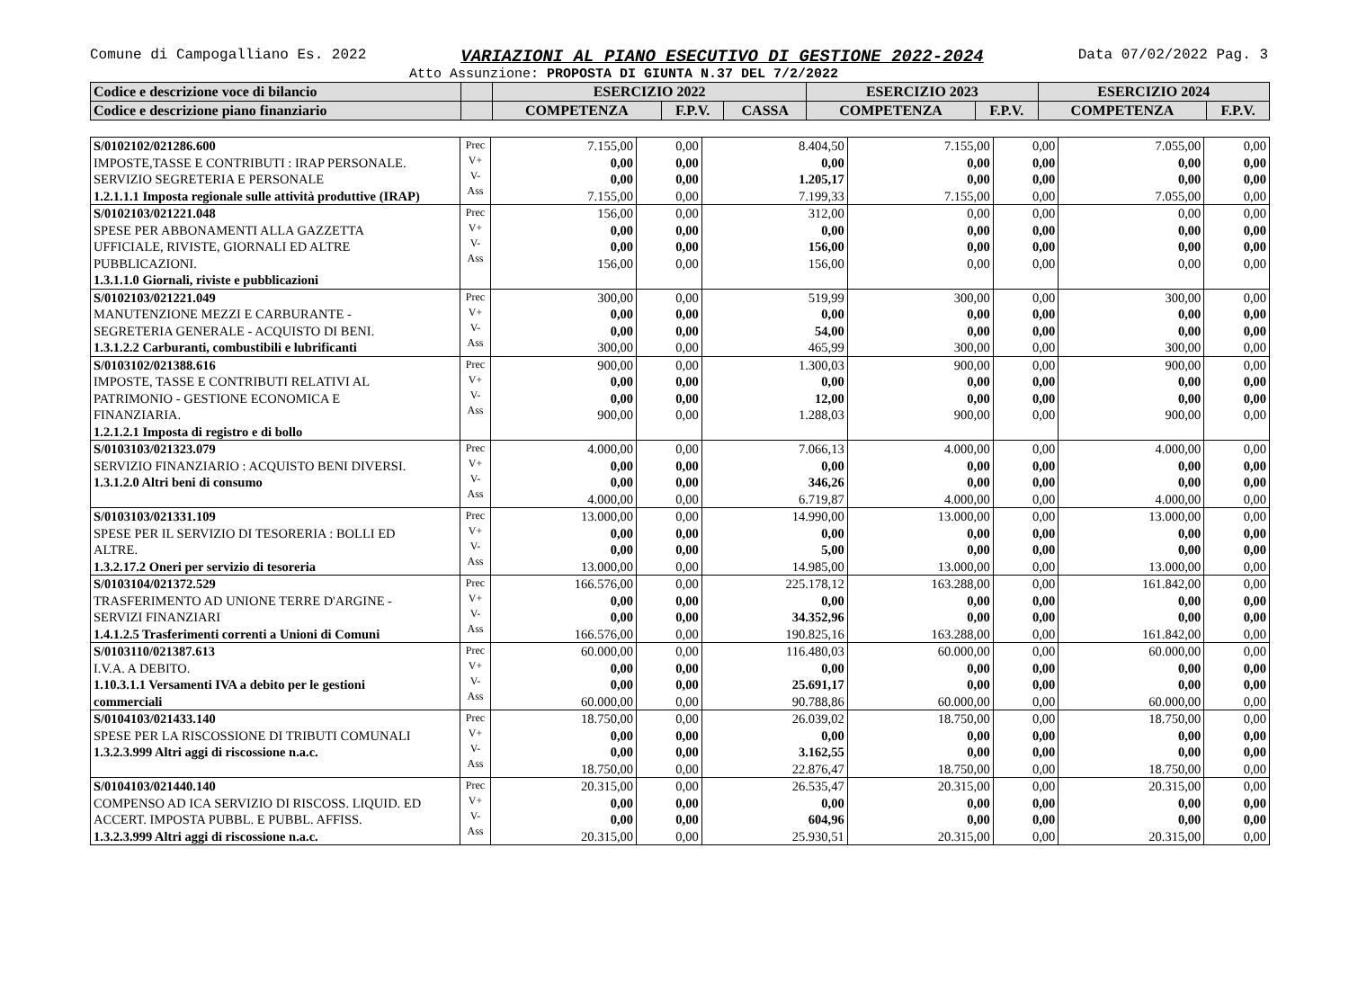Comune di Campogalliano Es. 2022 VARIAZIONI AL PIANO ESECUTIVO DI GESTIONE 2022-2024 Data 07/02/2022 Pag. 3
Atto Assunzione: PROPOSTA DI GIUNTA N.37 DEL 7/2/2022
| Codice e descrizione voce di bilancio | | ESERCIZIO 2022 | | | ESERCIZIO 2023 | | ESERCIZIO 2024 | |
| Codice e descrizione piano finanziario | | COMPETENZA | F.P.V. | CASSA | COMPETENZA | F.P.V. | COMPETENZA | F.P.V. |
| S/0102102/021286.600 IMPOSTE,TASSE E CONTRIBUTI : IRAP PERSONALE. SERVIZIO SEGRETERIA E PERSONALE 1.2.1.1.1 Imposta regionale sulle attività produttive (IRAP) | Prec V+ V- Ass | 7.155,00 0,00 0,00 7.155,00 | 0,00 0,00 0,00 0,00 | 8.404,50 0,00 1.205,17 7.199,33 | 7.155,00 0,00 0,00 7.155,00 | 0,00 0,00 0,00 0,00 | 7.055,00 0,00 0,00 7.055,00 | 0,00 0,00 0,00 0,00 |
| S/0102103/021221.048 SPESE PER ABBONAMENTI ALLA GAZZETTA UFFICIALE, RIVISTE, GIORNALI ED ALTRE PUBBLICAZIONI. 1.3.1.1.0 Giornali, riviste e pubblicazioni | Prec V+ V- Ass | 156,00 0,00 0,00 156,00 | 0,00 0,00 0,00 0,00 | 312,00 0,00 156,00 156,00 | 0,00 0,00 0,00 0,00 | 0,00 0,00 0,00 0,00 | 0,00 0,00 0,00 0,00 | 0,00 0,00 0,00 0,00 |
| S/0102103/021221.049 MANUTENZIONE MEZZI E CARBURANTE - SEGRETERIA GENERALE - ACQUISTO DI BENI. 1.3.1.2.2 Carburanti, combustibili e lubrificanti | Prec V+ V- Ass | 300,00 0,00 0,00 300,00 | 0,00 0,00 0,00 0,00 | 519,99 0,00 54,00 465,99 | 300,00 0,00 0,00 300,00 | 0,00 0,00 0,00 0,00 | 300,00 0,00 0,00 300,00 | 0,00 0,00 0,00 0,00 |
| S/0103102/021388.616 IMPOSTE, TASSE E CONTRIBUTI RELATIVI AL PATRIMONIO - GESTIONE ECONOMICA E FINANZIARIA. 1.2.1.2.1 Imposta di registro e di bollo | Prec V+ V- Ass | 900,00 0,00 0,00 900,00 | 0,00 0,00 0,00 0,00 | 1.300,03 0,00 12,00 1.288,03 | 900,00 0,00 0,00 900,00 | 0,00 0,00 0,00 0,00 | 900,00 0,00 0,00 900,00 | 0,00 0,00 0,00 0,00 |
| S/0103103/021323.079 SERVIZIO FINANZIARIO : ACQUISTO BENI DIVERSI. 1.3.1.2.0 Altri beni di consumo | Prec V+ V- Ass | 4.000,00 0,00 0,00 4.000,00 | 0,00 0,00 0,00 0,00 | 7.066,13 0,00 346,26 6.719,87 | 4.000,00 0,00 0,00 4.000,00 | 0,00 0,00 0,00 0,00 | 4.000,00 0,00 0,00 4.000,00 | 0,00 0,00 0,00 0,00 |
| S/0103103/021331.109 SPESE PER IL SERVIZIO DI TESORERIA : BOLLI ED ALTRE. 1.3.2.17.2 Oneri per servizio di tesoreria | Prec V+ V- Ass | 13.000,00 0,00 0,00 13.000,00 | 0,00 0,00 0,00 0,00 | 14.990,00 0,00 5,00 14.985,00 | 13.000,00 0,00 0,00 13.000,00 | 0,00 0,00 0,00 0,00 | 13.000,00 0,00 0,00 13.000,00 | 0,00 0,00 0,00 0,00 |
| S/0103104/021372.529 TRASFERIMENTO AD UNIONE TERRE D'ARGINE - SERVIZI FINANZIARI 1.4.1.2.5 Trasferimenti correnti a Unioni di Comuni | Prec V+ V- Ass | 166.576,00 0,00 0,00 166.576,00 | 0,00 0,00 0,00 0,00 | 225.178,12 0,00 34.352,96 190.825,16 | 163.288,00 0,00 0,00 163.288,00 | 0,00 0,00 0,00 0,00 | 161.842,00 0,00 0,00 161.842,00 | 0,00 0,00 0,00 0,00 |
| S/0103110/021387.613 I.V.A. A DEBITO. 1.10.3.1.1 Versamenti IVA a debito per le gestioni commerciali | Prec V+ V- Ass | 60.000,00 0,00 0,00 60.000,00 | 0,00 0,00 0,00 0,00 | 116.480,03 0,00 25.691,17 90.788,86 | 60.000,00 0,00 0,00 60.000,00 | 0,00 0,00 0,00 0,00 | 60.000,00 0,00 0,00 60.000,00 | 0,00 0,00 0,00 0,00 |
| S/0104103/021433.140 SPESE PER LA RISCOSSIONE DI TRIBUTI COMUNALI 1.3.2.3.999 Altri aggi di riscossione n.a.c. | Prec V+ V- Ass | 18.750,00 0,00 0,00 18.750,00 | 0,00 0,00 0,00 0,00 | 26.039,02 0,00 3.162,55 22.876,47 | 18.750,00 0,00 0,00 18.750,00 | 0,00 0,00 0,00 0,00 | 18.750,00 0,00 0,00 18.750,00 | 0,00 0,00 0,00 0,00 |
| S/0104103/021440.140 COMPENSO AD ICA SERVIZIO DI RISCOSS. LIQUID. ED ACCERT. IMPOSTA PUBBL. E PUBBL. AFFISS. 1.3.2.3.999 Altri aggi di riscossione n.a.c. | Prec V+ V- Ass | 20.315,00 0,00 0,00 20.315,00 | 0,00 0,00 0,00 0,00 | 26.535,47 0,00 604,96 25.930,51 | 20.315,00 0,00 0,00 20.315,00 | 0,00 0,00 0,00 0,00 | 20.315,00 0,00 0,00 20.315,00 | 0,00 0,00 0,00 0,00 |